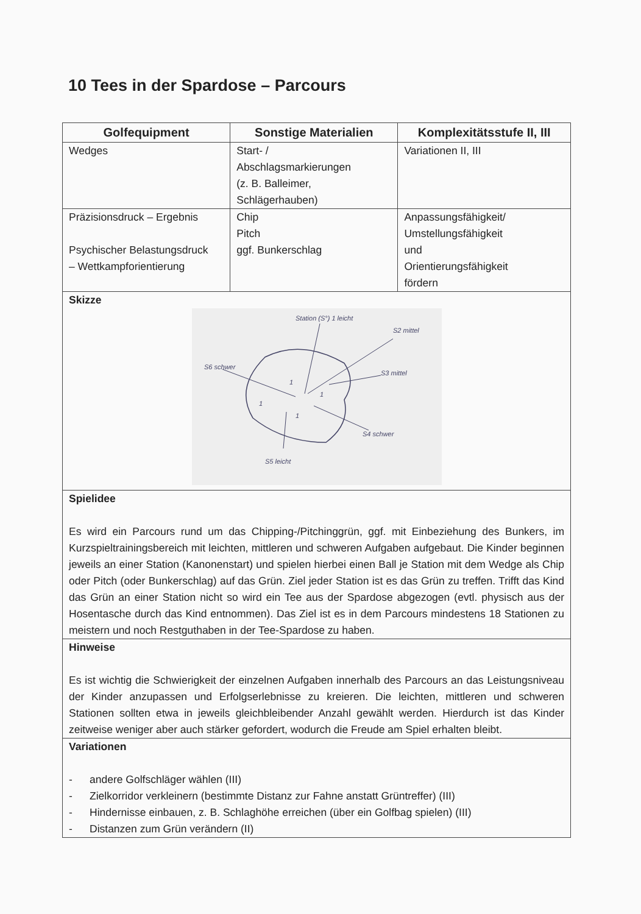10 Tees in der Spardose – Parcours
| Golfequipment | Sonstige Materialien | Komplexitätsstufe II, III |
| --- | --- | --- |
| Wedges | Start- / Abschlagsmarkierungen (z. B. Balleimer, Schlägerhauben) | Variationen II, III |
| Präzisionsdruck – Ergebnis Psychischer Belastungsdruck – Wettkampforientierung | Chip Pitch ggf. Bunkerschlag | Anpassungsfähigkeit/ Umstellungsfähigkeit und Orientierungsfähigkeit fördern |
| Skizze Station (S°) 1 leicht S2 mittel S3 mittel S4 schwer S5 leicht S6 schwer 1 1 1 1 | | |
| Spielidee Es wird ein Parcours rund um das Chipping-/Pitchinggrün, ggf. mit Einbeziehung des Bunkers, im Kurzspieltrainingsbereich mit leichten, mittleren und schweren Aufgaben aufgebaut. Die Kinder beginnen jeweils an einer Station (Kanonenstart) und spielen hierbei einen Ball je Station mit dem Wedge als Chip oder Pitch (oder Bunkerschlag) auf das Grün. Ziel jeder Station ist es das Grün zu treffen. Trifft das Kind das Grün an einer Station nicht so wird ein Tee aus der Spardose abgezogen (evtl. physisch aus der Hosentasche durch das Kind entnommen). Das Ziel ist es in dem Parcours mindestens 18 Stationen zu meistern und noch Restguthaben in der Tee-Spardose zu haben. | | |
| Hinweise Es ist wichtig die Schwierigkeit der einzelnen Aufgaben innerhalb des Parcours an das Leistungsniveau der Kinder anzupassen und Erfolgserlebnisse zu kreieren. Die leichten, mittleren und schweren Stationen sollten etwa in jeweils gleichbleibender Anzahl gewählt werden. Hierdurch ist das Kinder zeitweise weniger aber auch stärker gefordert, wodurch die Freude am Spiel erhalten bleibt. | | |
| Variationen - andere Golfschläger wählen (III) - Zielkorridor verkleinern (bestimmte Distanz zur Fahne anstatt Grüntreffer) (III) - Hindernisse einbauen, z. B. Schlaghöhe erreichen (über ein Golfbag spielen) (III) - Distanzen zum Grün verändern (II) | | |